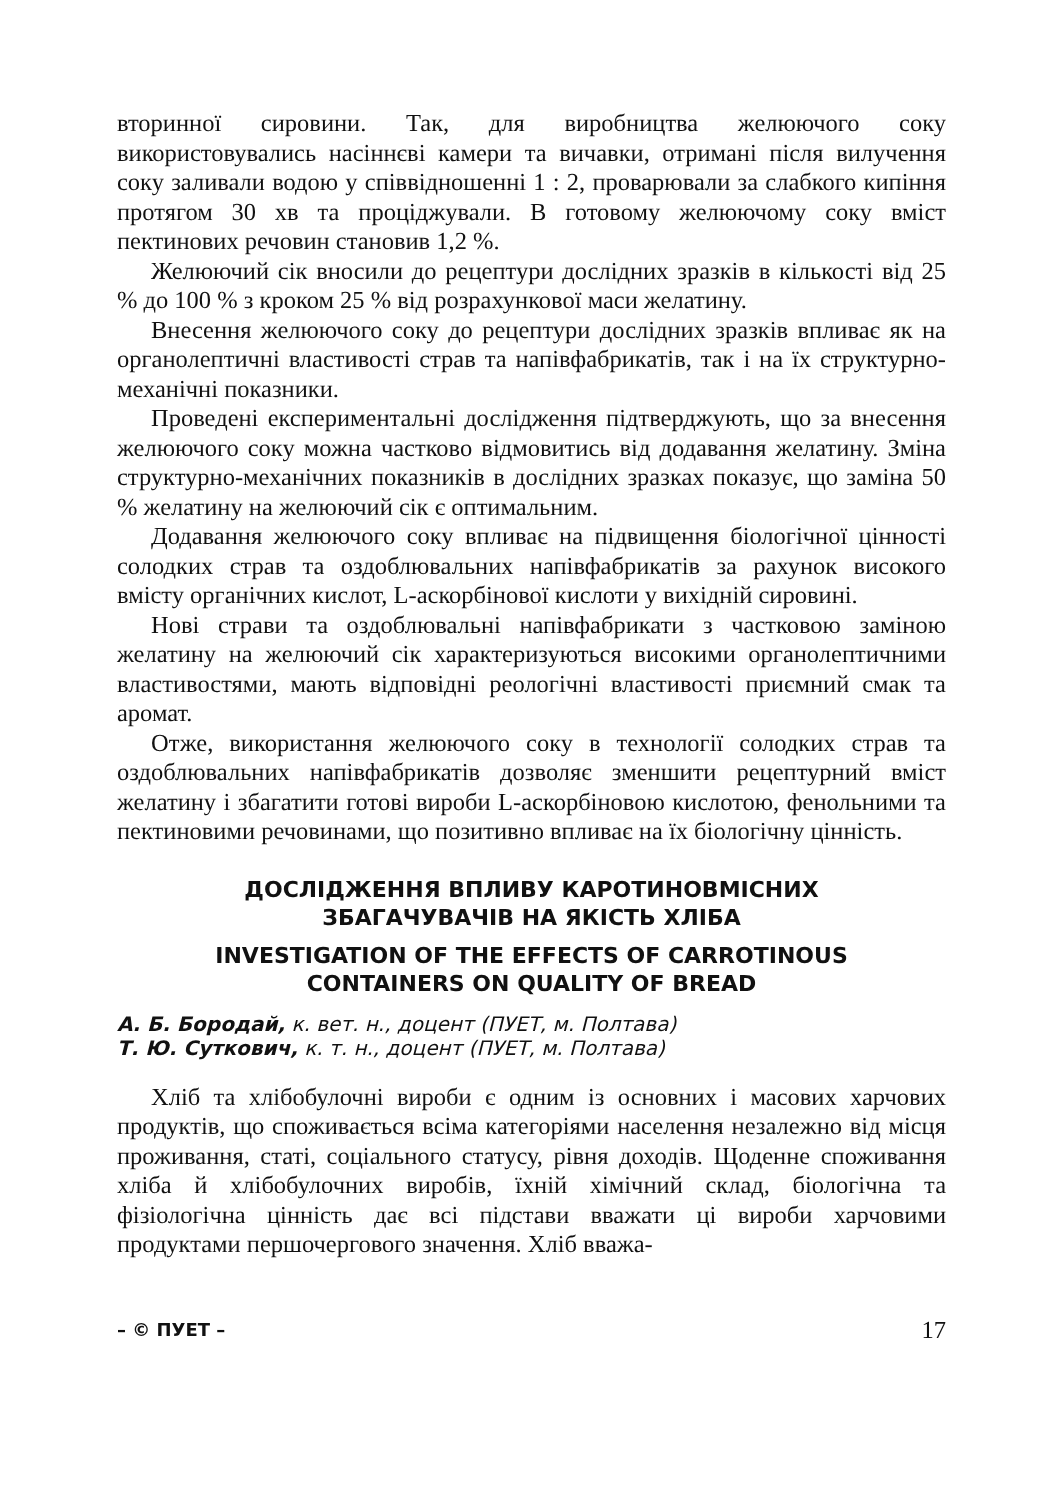вторинної сировини. Так, для виробництва желюючого соку використовувались насіннєві камери та вичавки, отримані після вилучення соку заливали водою у співвідношенні 1 : 2, проварювали за слабкого кипіння протягом 30 хв та проціджували. В готовому желюючому соку вміст пектинових речовин становив 1,2 %.
Желюючий сік вносили до рецептури дослідних зразків в кількості від 25 % до 100 % з кроком 25 % від розрахункової маси желатину.
Внесення желюючого соку до рецептури дослідних зразків впливає як на органолептичні властивості страв та напівфабрикатів, так і на їх структурно-механічні показники.
Проведені експериментальні дослідження підтверджують, що за внесення желюючого соку можна частково відмовитись від додавання желатину. Зміна структурно-механічних показників в дослідних зразках показує, що заміна 50 % желатину на желюючий сік є оптимальним.
Додавання желюючого соку впливає на підвищення біологічної цінності солодких страв та оздоблювальних напівфабрикатів за рахунок високого вмісту органічних кислот, L-аскорбінової кислоти у вихідній сировині.
Нові страви та оздоблювальні напівфабрикати з частковою заміною желатину на желюючий сік характеризуються високими органолептичними властивостями, мають відповідні реологічні властивості приємний смак та аромат.
Отже, використання желюючого соку в технології солодких страв та оздоблювальних напівфабрикатів дозволяє зменшити рецептурний вміст желатину і збагатити готові вироби L-аскорбіновою кислотою, фенольними та пектиновими речовинами, що позитивно впливає на їх біологічну цінність.
ДОСЛІДЖЕННЯ ВПЛИВУ КАРОТИНОВМІСНИХ
ЗБАГАЧУВАЧІВ НА ЯКІСТЬ ХЛІБА
INVESTIGATION OF THE EFFECTS OF CARROTINOUS
CONTAINERS ON QUALITY OF BREAD
А. Б. Бородай, к. вет. н., доцент (ПУЕТ, м. Полтава)
Т. Ю. Суткович, к. т. н., доцент (ПУЕТ, м. Полтава)
Хліб та хлібобулочні вироби є одним із основних і масових харчових продуктів, що споживається всіма категоріями населення незалежно від місця проживання, статі, соціального статусу, рівня доходів. Щоденне споживання хліба й хлібобулочних виробів, їхній хімічний склад, біологічна та фізіологічна цінність дає всі підстави вважати ці вироби харчовими продуктами першочергового значення. Хліб вважа-
– © ПУЕТ – 17